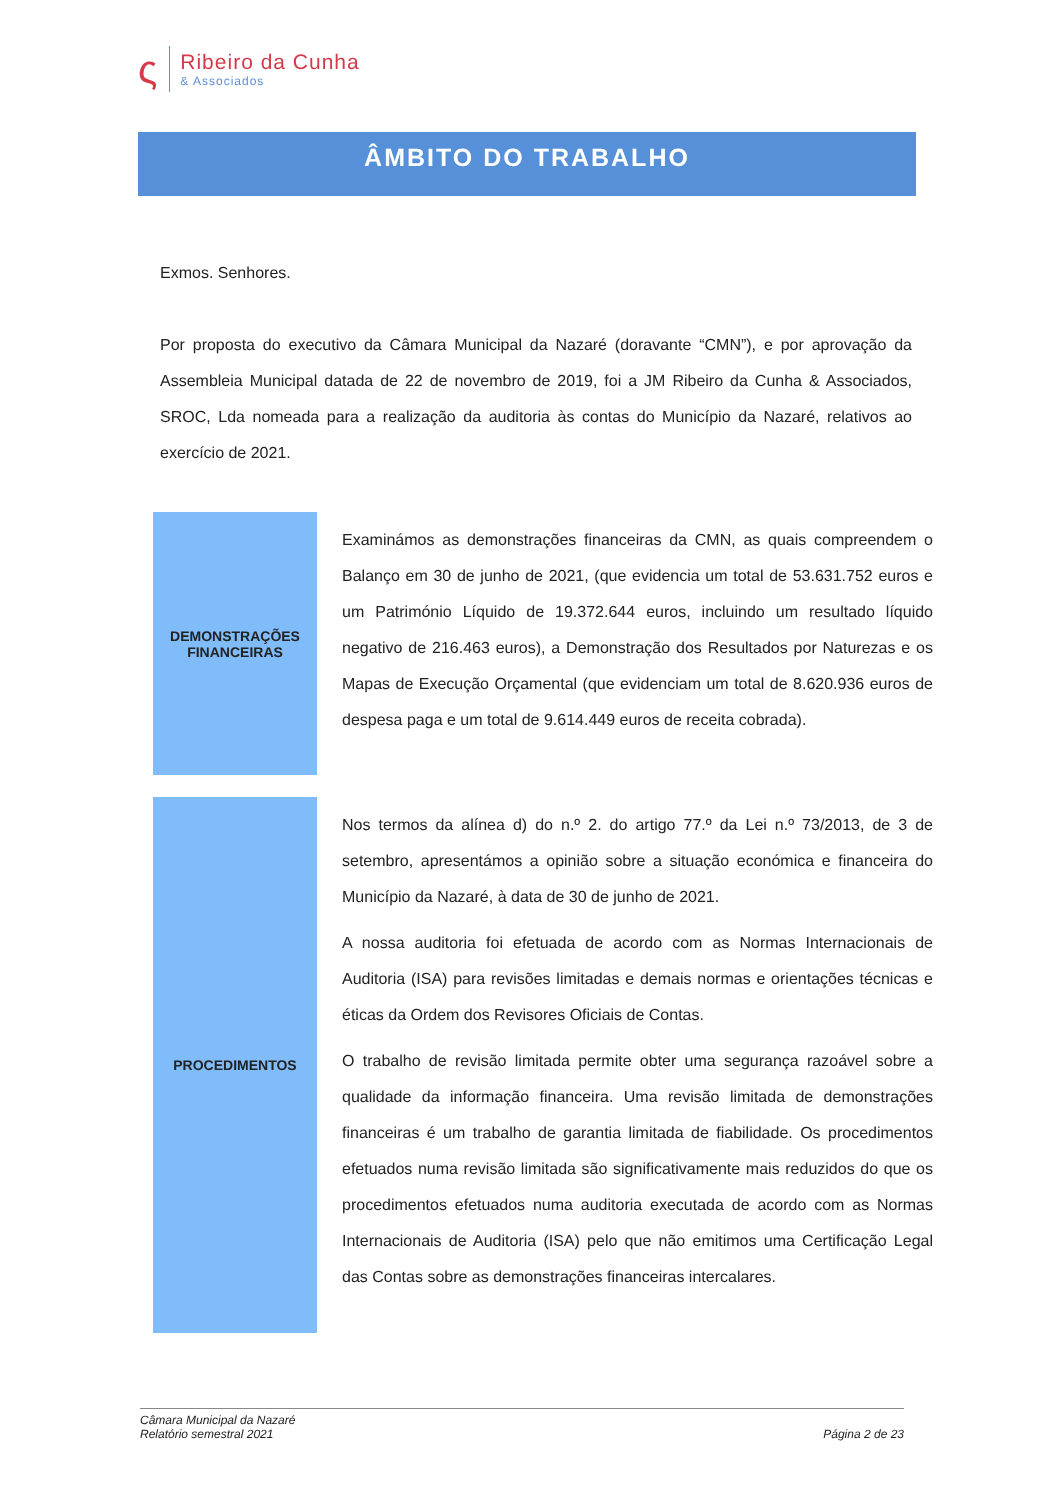ς
Ribeiro da Cunha
& Associados
ÂMBITO DO TRABALHO
Exmos. Senhores.
Por proposta do executivo da Câmara Municipal da Nazaré (doravante “CMN”), e por aprovação da Assembleia Municipal datada de 22 de novembro de 2019, foi a JM Ribeiro da Cunha & Associados, SROC, Lda nomeada para a realização da auditoria às contas do Município da Nazaré, relativos ao exercício de 2021.
DEMONSTRAÇÕES
FINANCEIRAS
Examinámos as demonstrações financeiras da CMN, as quais compreendem o Balanço em 30 de junho de 2021, (que evidencia um total de 53.631.752 euros e um Património Líquido de 19.372.644 euros, incluindo um resultado líquido negativo de 216.463 euros), a Demonstração dos Resultados por Naturezas e os Mapas de Execução Orçamental (que evidenciam um total de 8.620.936 euros de despesa paga e um total de 9.614.449 euros de receita cobrada).
PROCEDIMENTOS
Nos termos da alínea d) do n.º 2. do artigo 77.º da Lei n.º 73/2013, de 3 de setembro, apresentámos a opinião sobre a situação económica e financeira do Município da Nazaré, à data de 30 de junho de 2021.
A nossa auditoria foi efetuada de acordo com as Normas Internacionais de Auditoria (ISA) para revisões limitadas e demais normas e orientações técnicas e éticas da Ordem dos Revisores Oficiais de Contas.
O trabalho de revisão limitada permite obter uma segurança razoável sobre a qualidade da informação financeira. Uma revisão limitada de demonstrações financeiras é um trabalho de garantia limitada de fiabilidade. Os procedimentos efetuados numa revisão limitada são significativamente mais reduzidos do que os procedimentos efetuados numa auditoria executada de acordo com as Normas Internacionais de Auditoria (ISA) pelo que não emitimos uma Certificação Legal das Contas sobre as demonstrações financeiras intercalares.
Câmara Municipal da Nazaré
Relatório semestral 2021
Página 2 de 23